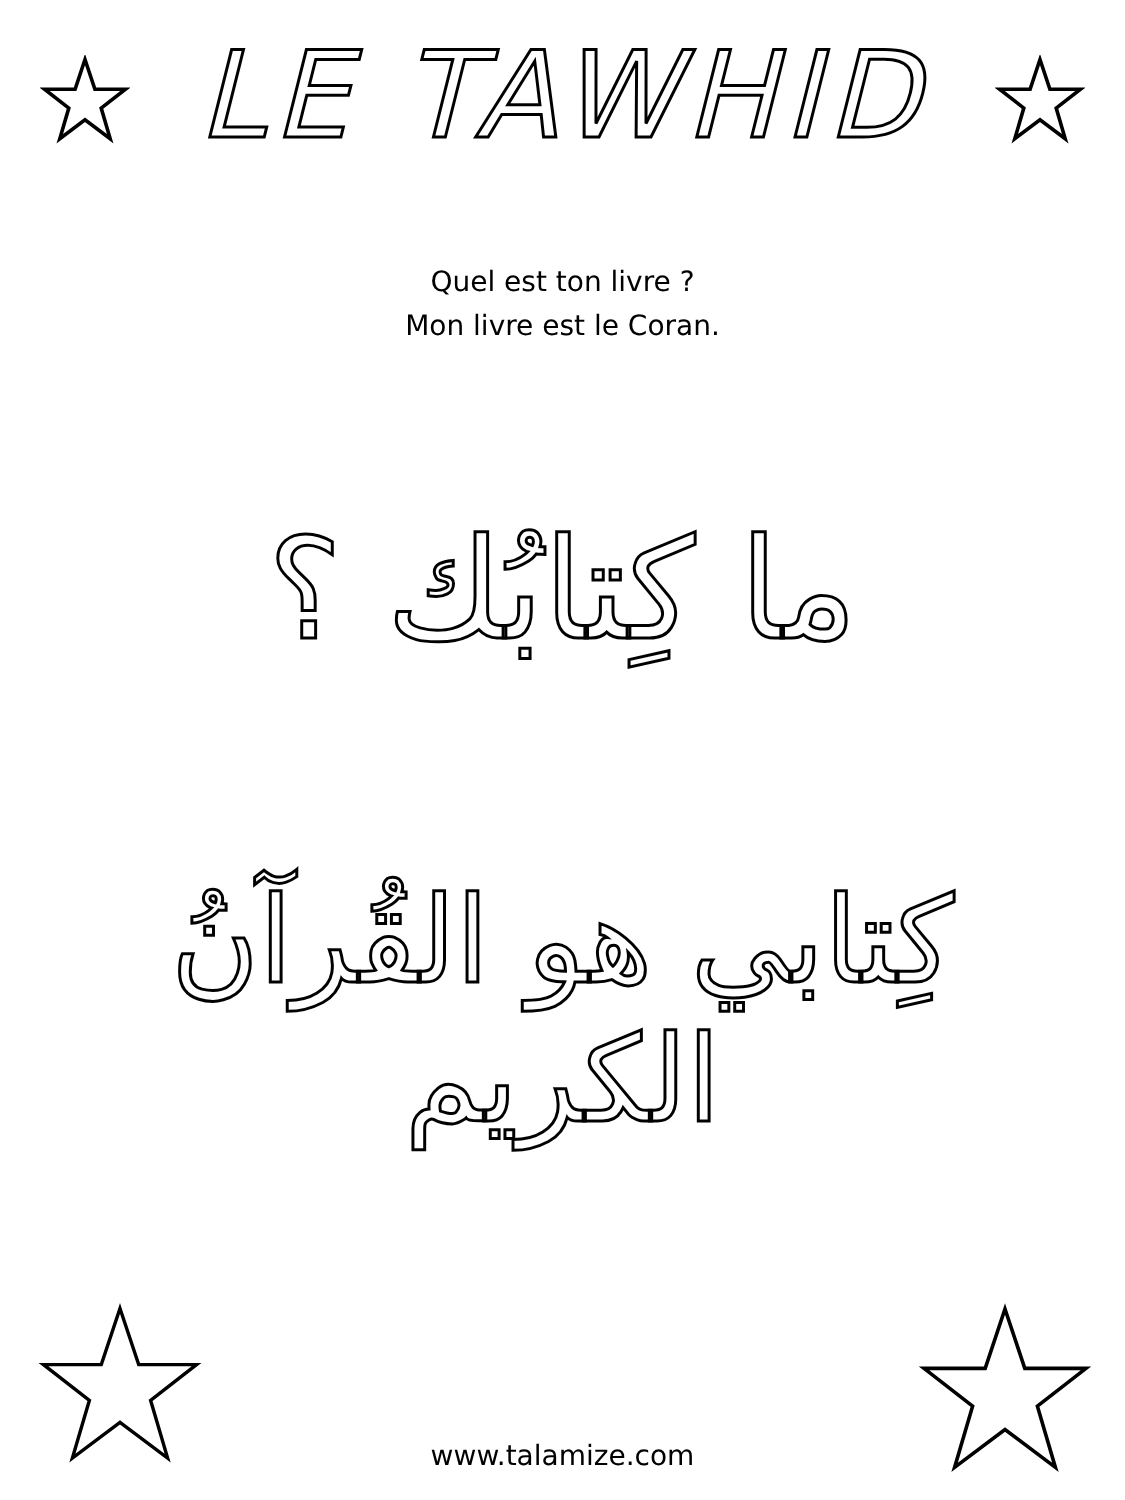LE TAWHID
Quel est ton livre ?
Mon livre est le Coran.
ما كِتابُك ؟
كِتابي هو القُرآنُ الكريم
www.talamize.com